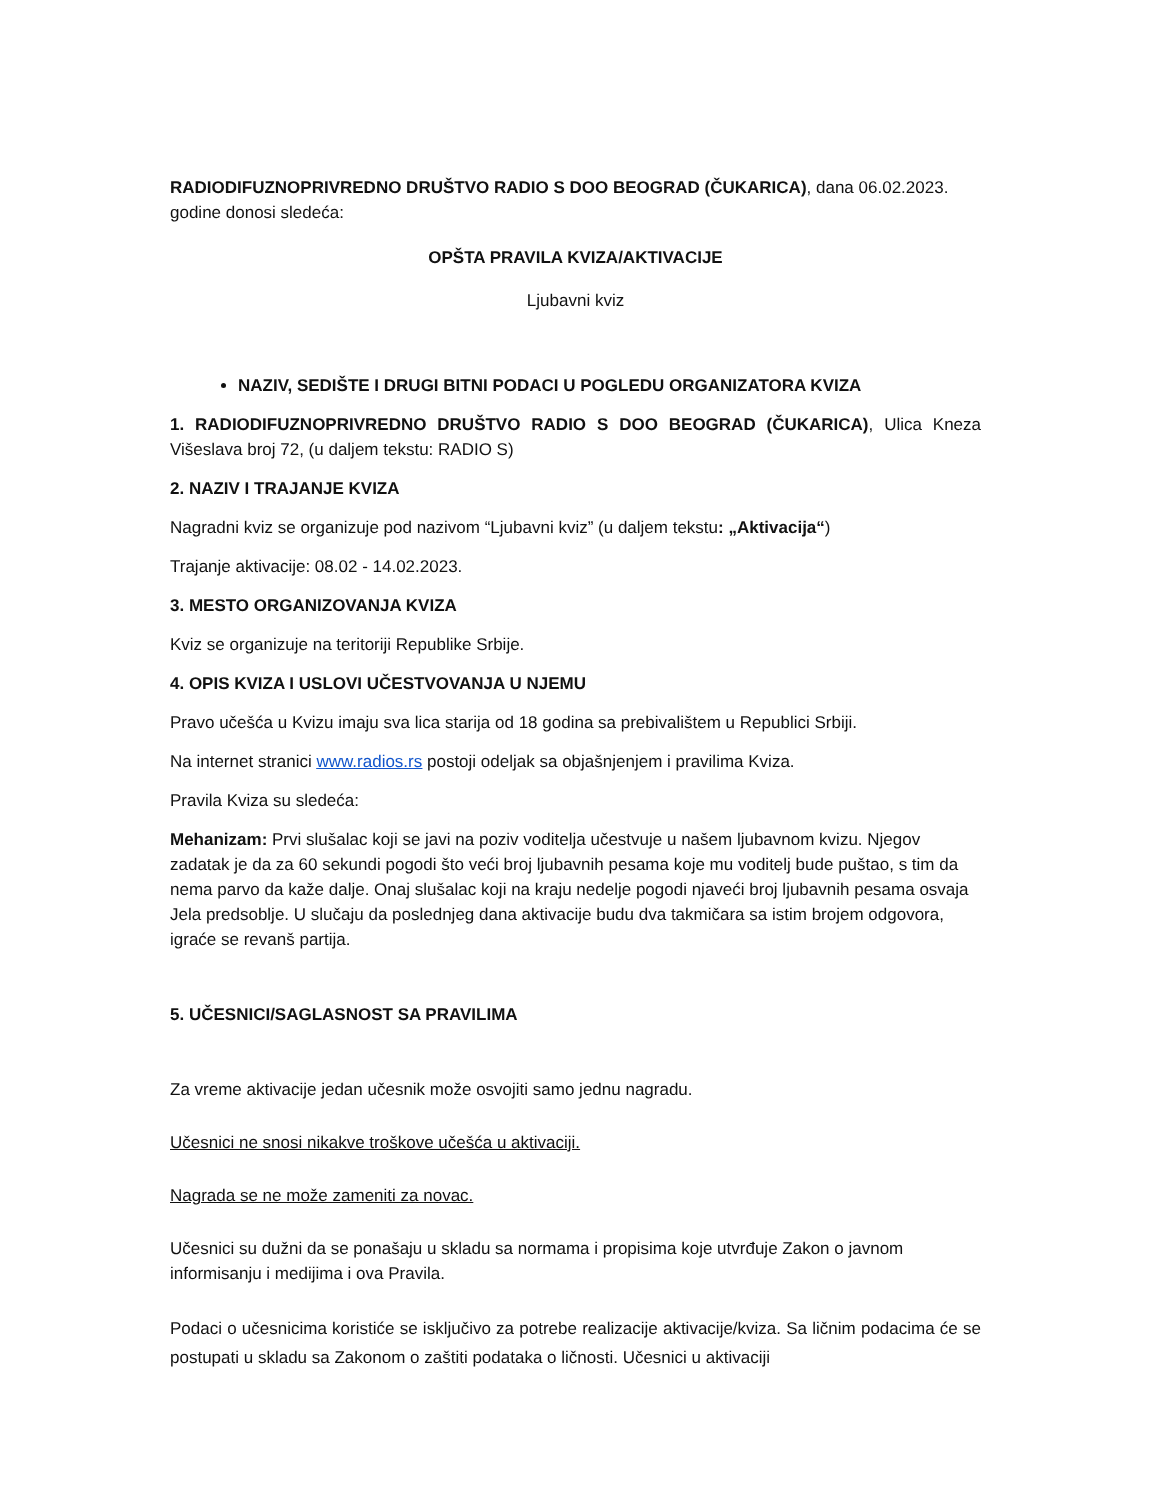RADIODIFUZNOPRIVREDNO DRUŠTVO RADIO S DOO BEOGRAD (ČUKARICA), dana 06.02.2023. godine donosi sledeća:
OPŠTA PRAVILA KVIZA/AKTIVACIJE
Ljubavni kviz
NAZIV, SEDIŠTE I DRUGI BITNI PODACI U POGLEDU ORGANIZATORA KVIZA
1. RADIODIFUZNOPRIVREDNO DRUŠTVO RADIO S DOO BEOGRAD (ČUKARICA), Ulica Kneza Višeslava broj 72, (u daljem tekstu: RADIO S)
2. NAZIV I TRAJANJE KVIZA
Nagradni kviz se organizuje pod nazivom “Ljubavni kviz” (u daljem tekstu: „Aktivacija“)
Trajanje aktivacije: 08.02 - 14.02.2023.
3. MESTO ORGANIZOVANJA KVIZA
Kviz se organizuje na teritoriji Republike Srbije.
4. OPIS KVIZA I USLOVI UČESTVOVANJA U NJEMU
Pravo učešća u Kvizu imaju sva lica starija od 18 godina sa prebivalištem u Republici Srbiji.
Na internet stranici www.radios.rs postoji odeljak sa objašnjenjem i pravilima Kviza.
Pravila Kviza su sledeća:
Mehanizam: Prvi slušalac koji se javi na poziv voditelja učestvuje u našem ljubavnom kvizu. Njegov zadatak je da za 60 sekundi pogodi što veći broj ljubavnih pesama koje mu voditelj bude puštao, s tim da nema parvo da kaže dalje. Onaj slušalac koji na kraju nedelje pogodi njaveći broj ljubavnih pesama osvaja Jela predsoblje. U slučaju da poslednjeg dana aktivacije budu dva takmičara sa istim brojem odgovora, igraće se revanš partija.
5. UČESNICI/SAGLASNOST SA PRAVILIMA
Za vreme aktivacije jedan učesnik može osvojiti samo jednu nagradu.
Učesnici ne snosi nikakve troškove učešća u aktivaciji.
Nagrada se ne može zameniti za novac.
Učesnici su dužni da se ponašaju u skladu sa normama i propisima koje utvrđuje Zakon o javnom informisanju i medijima i ova Pravila.
Podaci o učesnicima koristiće se isključivo za potrebe realizacije aktivacije/kviza. Sa ličnim podacima će se postupati u skladu sa Zakonom o zaštiti podataka o ličnosti. Učesnici u aktivaciji